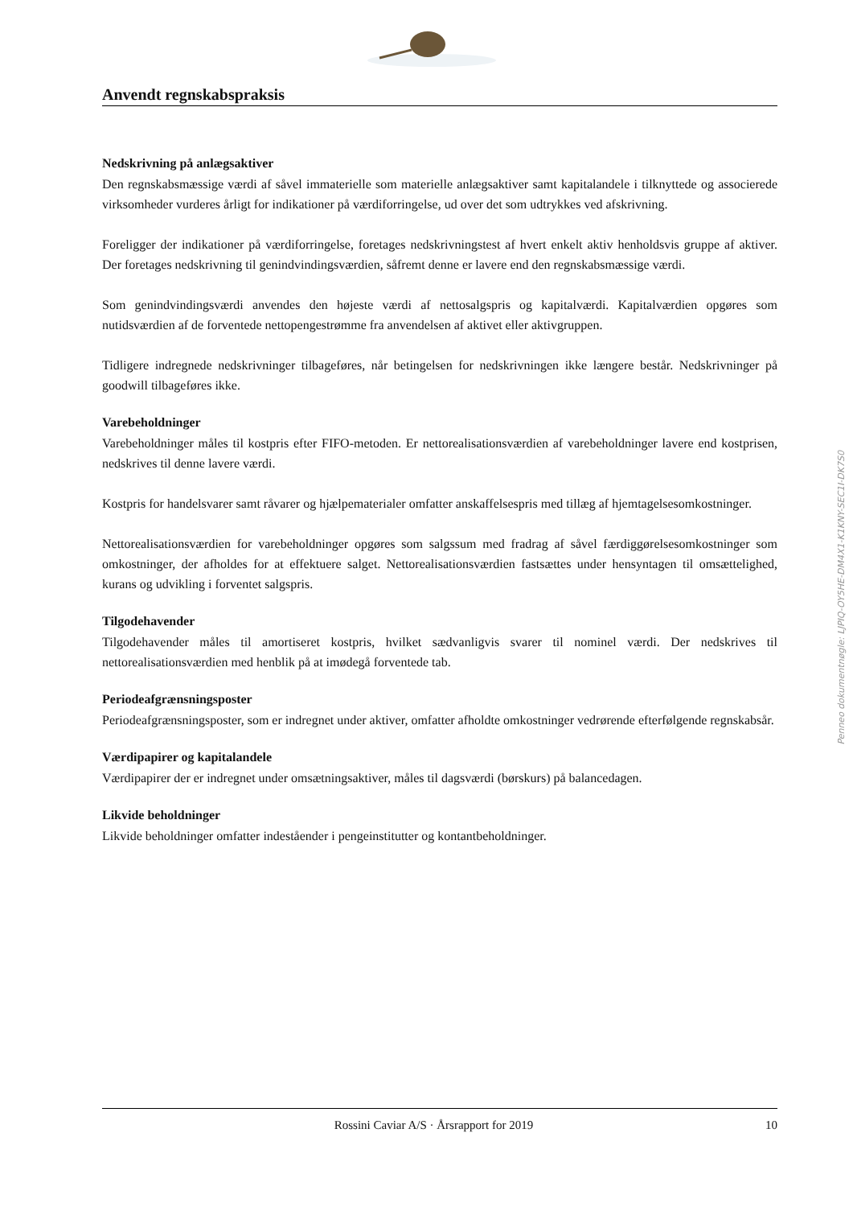Anvendt regnskabspraksis
Nedskrivning på anlægsaktiver
Den regnskabsmæssige værdi af såvel immaterielle som materielle anlægsaktiver samt kapitalandele i tilknyttede og associerede virksomheder vurderes årligt for indikationer på værdiforringelse, ud over det som udtrykkes ved afskrivning.
Foreligger der indikationer på værdiforringelse, foretages nedskrivningstest af hvert enkelt aktiv henholdsvis gruppe af aktiver. Der foretages nedskrivning til genindvindingsværdien, såfremt denne er lavere end den regnskabsmæssige værdi.
Som genindvindingsværdi anvendes den højeste værdi af nettosalgspris og kapitalværdi. Kapitalværdien opgøres som nutidsværdien af de forventede nettopengestrømme fra anvendelsen af aktivet eller aktivgruppen.
Tidligere indregnede nedskrivninger tilbageføres, når betingelsen for nedskrivningen ikke længere består. Nedskrivninger på goodwill tilbageføres ikke.
Varebeholdninger
Varebeholdninger måles til kostpris efter FIFO-metoden. Er nettorealisationsværdien af varebeholdninger lavere end kostprisen, nedskrives til denne lavere værdi.
Kostpris for handelsvarer samt råvarer og hjælpematerialer omfatter anskaffelsespris med tillæg af hjemtagelsesomkostninger.
Nettorealisationsværdien for varebeholdninger opgøres som salgssum med fradrag af såvel færdiggørelsesomkostninger som omkostninger, der afholdes for at effektuere salget. Nettorealisationsværdien fastsættes under hensyntagen til omsættelighed, kurans og udvikling i forventet salgspris.
Tilgodehavender
Tilgodehavender måles til amortiseret kostpris, hvilket sædvanligvis svarer til nominel værdi. Der nedskrives til nettorealisationsværdien med henblik på at imødegå forventede tab.
Periodeafgrænsningsposter
Periodeafgrænsningsposter, som er indregnet under aktiver, omfatter afholdte omkostninger vedrørende efterfølgende regnskabsår.
Værdipapirer og kapitalandele
Værdipapirer der er indregnet under omsætningsaktiver, måles til dagsværdi (børskurs) på balancedagen.
Likvide beholdninger
Likvide beholdninger omfatter indeståender i pengeinstitutter og kontantbeholdninger.
Penneo dokumentnøgle: LJPIQ-OY5HE-DM4X1-K1KNY-SEC1I-DK7S0
Rossini Caviar A/S · Årsrapport for 2019 10